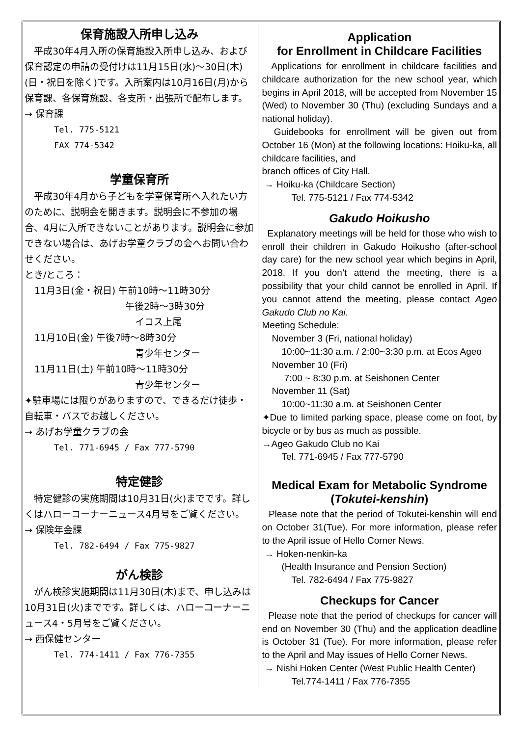保育施設入所申し込み
　平成30年4月入所の保育施設入所申し込み、および保育認定の申請の受付けは11月15日(水)～30日(木)(日・祝日を除く)です。入所案内は10月16日(月)から保育課、各保育施設、各支所・出張所で配布します。
→ 保育課
Tel. 775-5121
FAX 774-5342
学童保育所
　平成30年4月から子どもを学童保育所へ入れたい方のために、説明会を開きます。説明会に不参加の場合、4月に入所できないことがあります。説明会に参加できない場合は、あげお学童クラブの会へお問い合わせください。
とき/ところ：
11月3日(金・祝日) 午前10時～11時30分
午後2時～3時30分
イコス上尾
11月10日(金) 午後7時～8時30分
青少年センター
11月11日(土) 午前10時～11時30分
青少年センター
✦駐車場には限りがありますので、できるだけ徒歩・自転車・バスでお越しください。
→ あげお学童クラブの会
Tel. 771-6945 / Fax 777-5790
特定健診
　特定健診の実施期間は10月31日(火)までです。詳しくはハローコーナーニュース4月号をご覧ください。
→ 保険年金課
Tel. 782-6494 / Fax 775-9827
がん検診
　がん検診実施期間は11月30日(木)まで、申し込みは10月31日(火)までです。詳しくは、ハローコーナーニュース4・5月号をご覧ください。
→ 西保健センター
Tel. 774-1411 / Fax 776-7355
Application
for Enrollment in Childcare Facilities
Applications for enrollment in childcare facilities and childcare authorization for the new school year, which begins in April 2018, will be accepted from November 15 (Wed) to November 30 (Thu) (excluding Sundays and a national holiday).
Guidebooks for enrollment will be given out from October 16 (Mon) at the following locations: Hoiku-ka, all childcare facilities, and
branch offices of City Hall.
→ Hoiku-ka (Childcare Section)
Tel. 775-5121 / Fax 774-5342
Gakudo Hoikusho
Explanatory meetings will be held for those who wish to enroll their children in Gakudo Hoikusho (after-school day care) for the new school year which begins in April, 2018. If you don’t attend the meeting, there is a possibility that your child cannot be enrolled in April. If you cannot attend the meeting, please contact Ageo Gakudo Club no Kai.
Meeting Schedule:
November 3 (Fri, national holiday)
10:00~11:30 a.m. / 2:00~3:30 p.m. at Ecos Ageo
November 10 (Fri)
7:00 ~ 8:30 p.m. at Seishonen Center
November 11 (Sat)
10:00~11:30 a.m. at Seishonen Center
✦Due to limited parking space, please come on foot, by bicycle or by bus as much as possible.
→Ageo Gakudo Club no Kai
Tel. 771-6945 / Fax 777-5790
Medical Exam for Metabolic Syndrome
(Tokutei-kenshin)
Please note that the period of Tokutei-kenshin will end on October 31(Tue). For more information, please refer to the April issue of Hello Corner News.
→ Hoken-nenkin-ka
(Health Insurance and Pension Section)
Tel. 782-6494 / Fax 775-9827
Checkups for Cancer
Please note that the period of checkups for cancer will end on November 30 (Thu) and the application deadline is October 31 (Tue). For more information, please refer to the April and May issues of Hello Corner News.
→ Nishi Hoken Center (West Public Health Center)
Tel.774-1411 / Fax 776-7355